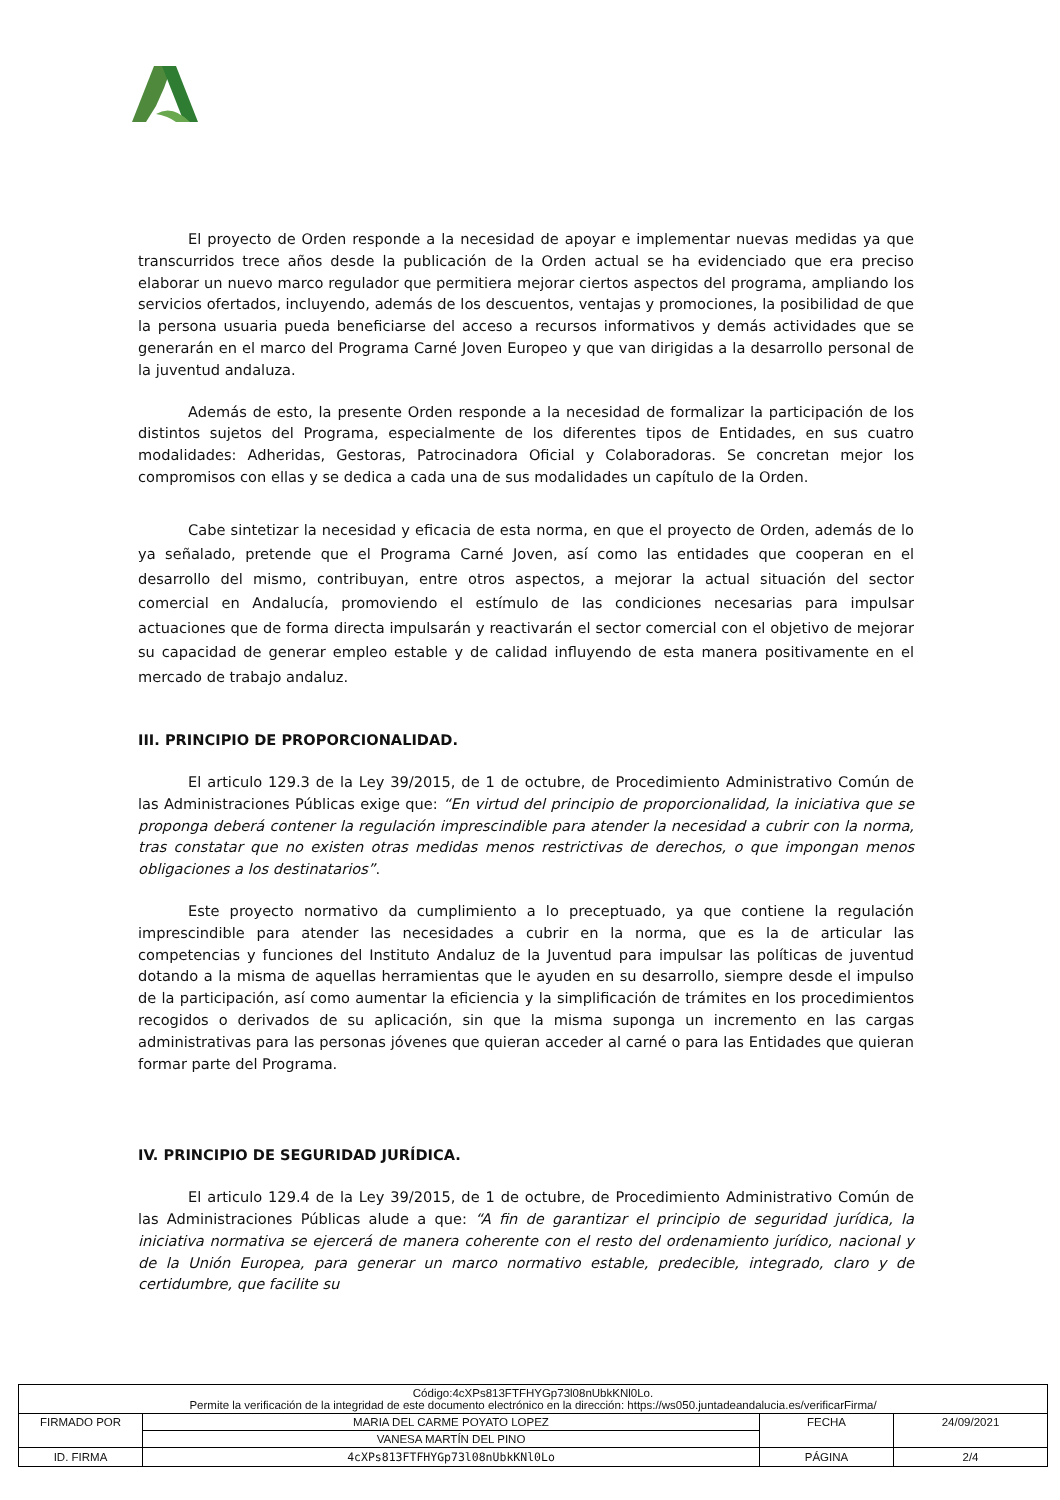El proyecto de Orden responde a la necesidad de apoyar e implementar nuevas medidas ya que transcurridos trece años desde la publicación de la Orden actual se ha evidenciado que era preciso elaborar un nuevo marco regulador que permitiera mejorar ciertos aspectos del programa, ampliando los servicios ofertados, incluyendo, además de los descuentos, ventajas y promociones, la posibilidad de que la persona usuaria pueda beneficiarse del acceso a recursos informativos y demás actividades que se generarán en el marco del Programa Carné Joven Europeo y que van dirigidas a la desarrollo personal de la juventud andaluza.
Además de esto, la presente Orden responde a la necesidad de formalizar la participación de los distintos sujetos del Programa, especialmente de los diferentes tipos de Entidades, en sus cuatro modalidades: Adheridas, Gestoras, Patrocinadora Oficial y Colaboradoras. Se concretan mejor los compromisos con ellas y se dedica a cada una de sus modalidades un capítulo de la Orden.
Cabe sintetizar la necesidad y eficacia de esta norma, en que el proyecto de Orden, además de lo ya señalado, pretende que el Programa Carné Joven, así como las entidades que cooperan en el desarrollo del mismo, contribuyan, entre otros aspectos, a mejorar la actual situación del sector comercial en Andalucía, promoviendo el estímulo de las condiciones necesarias para impulsar actuaciones que de forma directa impulsarán y reactivarán el sector comercial con el objetivo de mejorar su capacidad de generar empleo estable y de calidad influyendo de esta manera positivamente en el mercado de trabajo andaluz.
III. PRINCIPIO DE PROPORCIONALIDAD.
El articulo 129.3 de la Ley 39/2015, de 1 de octubre, de Procedimiento Administrativo Común de las Administraciones Públicas exige que: “En virtud del principio de proporcionalidad, la iniciativa que se proponga deberá contener la regulación imprescindible para atender la necesidad a cubrir con la norma, tras constatar que no existen otras medidas menos restrictivas de derechos, o que impongan menos obligaciones a los destinatarios”.
Este proyecto normativo da cumplimiento a lo preceptuado, ya que contiene la regulación imprescindible para atender las necesidades a cubrir en la norma, que es la de articular las competencias y funciones del Instituto Andaluz de la Juventud para impulsar las políticas de juventud dotando a la misma de aquellas herramientas que le ayuden en su desarrollo, siempre desde el impulso de la participación, así como aumentar la eficiencia y la simplificación de trámites en los procedimientos recogidos o derivados de su aplicación, sin que la misma suponga un incremento en las cargas administrativas para las personas jóvenes que quieran acceder al carné o para las Entidades que quieran formar parte del Programa.
IV. PRINCIPIO DE SEGURIDAD JURÍDICA.
El articulo 129.4 de la Ley 39/2015, de 1 de octubre, de Procedimiento Administrativo Común de las Administraciones Públicas alude a que: “A fin de garantizar el principio de seguridad jurídica, la iniciativa normativa se ejercerá de manera coherente con el resto del ordenamiento jurídico, nacional y de la Unión Europea, para generar un marco normativo estable, predecible, integrado, claro y de certidumbre, que facilite su
| Código:4cXPs813FTFHYGp73l08nUbkKNl0Lo. Permite la verificación de la integridad de este documento electrónico en la dirección: https://ws050.juntadeandalucia.es/verificarFirma/ | | | |
| FIRMADO POR | MARIA DEL CARME POYATO LOPEZ | FECHA | 24/09/2021 |
| | VANESA MARTÍN DEL PINO | | |
| ID. FIRMA | 4cXPs813FTFHYGp73l08nUbkKNl0Lo | PÁGINA | 2/4 |